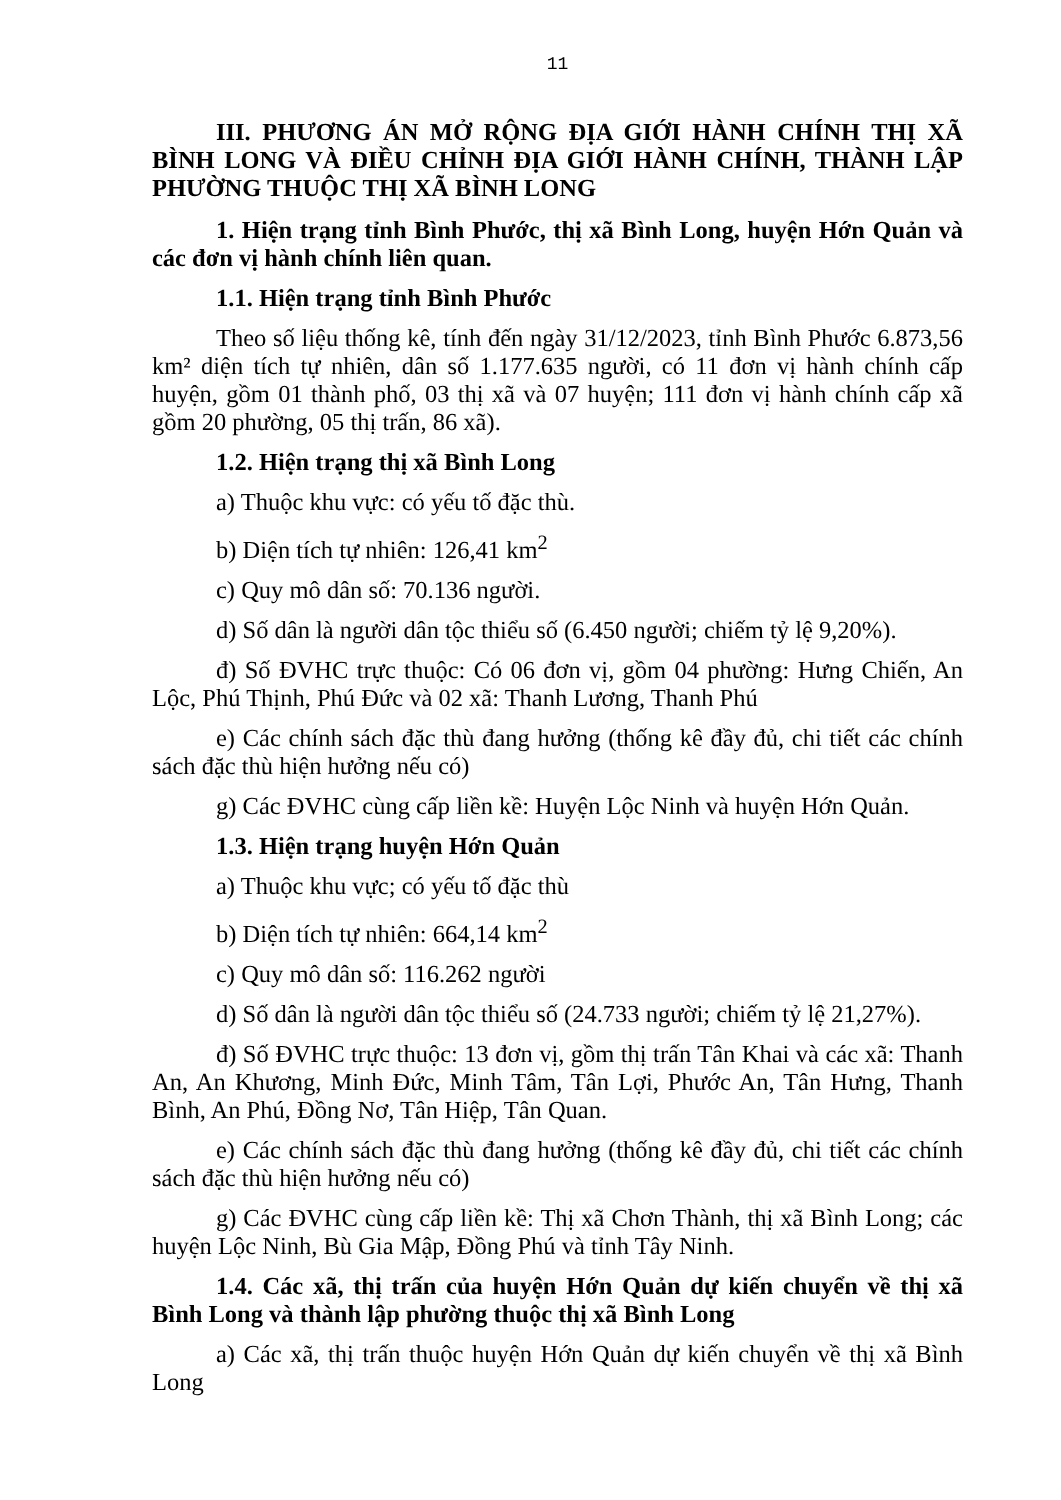11
III. PHƯƠNG ÁN MỞ RỘNG ĐỊA GIỚI HÀNH CHÍNH THỊ XÃ BÌNH LONG VÀ ĐIỀU CHỈNH ĐỊA GIỚI HÀNH CHÍNH, THÀNH LẬP PHƯỜNG THUỘC THỊ XÃ BÌNH LONG
1. Hiện trạng tỉnh Bình Phước, thị xã Bình Long, huyện Hớn Quản và các đơn vị hành chính liên quan.
1.1. Hiện trạng tỉnh Bình Phước
Theo số liệu thống kê, tính đến ngày 31/12/2023, tỉnh Bình Phước 6.873,56 km² diện tích tự nhiên, dân số 1.177.635 người, có 11 đơn vị hành chính cấp huyện, gồm 01 thành phố, 03 thị xã và 07 huyện; 111 đơn vị hành chính cấp xã gồm 20 phường, 05 thị trấn, 86 xã).
1.2. Hiện trạng thị xã Bình Long
a) Thuộc khu vực: có yếu tố đặc thù.
b) Diện tích tự nhiên: 126,41 km<sup>2</sup>
c) Quy mô dân số: 70.136 người.
d) Số dân là người dân tộc thiểu số (6.450 người; chiếm tỷ lệ 9,20%).
đ) Số ĐVHC trực thuộc: Có 06 đơn vị, gồm 04 phường: Hưng Chiến, An Lộc, Phú Thịnh, Phú Đức và 02 xã: Thanh Lương, Thanh Phú
e) Các chính sách đặc thù đang hưởng (thống kê đầy đủ, chi tiết các chính sách đặc thù hiện hưởng nếu có)
g) Các ĐVHC cùng cấp liền kề: Huyện Lộc Ninh và huyện Hớn Quản.
1.3. Hiện trạng huyện Hớn Quản
a) Thuộc khu vực; có yếu tố đặc thù
b) Diện tích tự nhiên: 664,14 km<sup>2</sup>
c) Quy mô dân số: 116.262 người
d) Số dân là người dân tộc thiểu số (24.733 người; chiếm tỷ lệ 21,27%).
đ) Số ĐVHC trực thuộc: 13 đơn vị, gồm thị trấn Tân Khai và các xã: Thanh An, An Khương, Minh Đức, Minh Tâm, Tân Lợi, Phước An, Tân Hưng, Thanh Bình, An Phú, Đồng Nơ, Tân Hiệp, Tân Quan.
e) Các chính sách đặc thù đang hưởng (thống kê đầy đủ, chi tiết các chính sách đặc thù hiện hưởng nếu có)
g) Các ĐVHC cùng cấp liền kề: Thị xã Chơn Thành, thị xã Bình Long; các huyện Lộc Ninh, Bù Gia Mập, Đồng Phú và tỉnh Tây Ninh.
1.4. Các xã, thị trấn của huyện Hớn Quản dự kiến chuyển về thị xã Bình Long và thành lập phường thuộc thị xã Bình Long
a) Các xã, thị trấn thuộc huyện Hớn Quản dự kiến chuyển về thị xã Bình Long